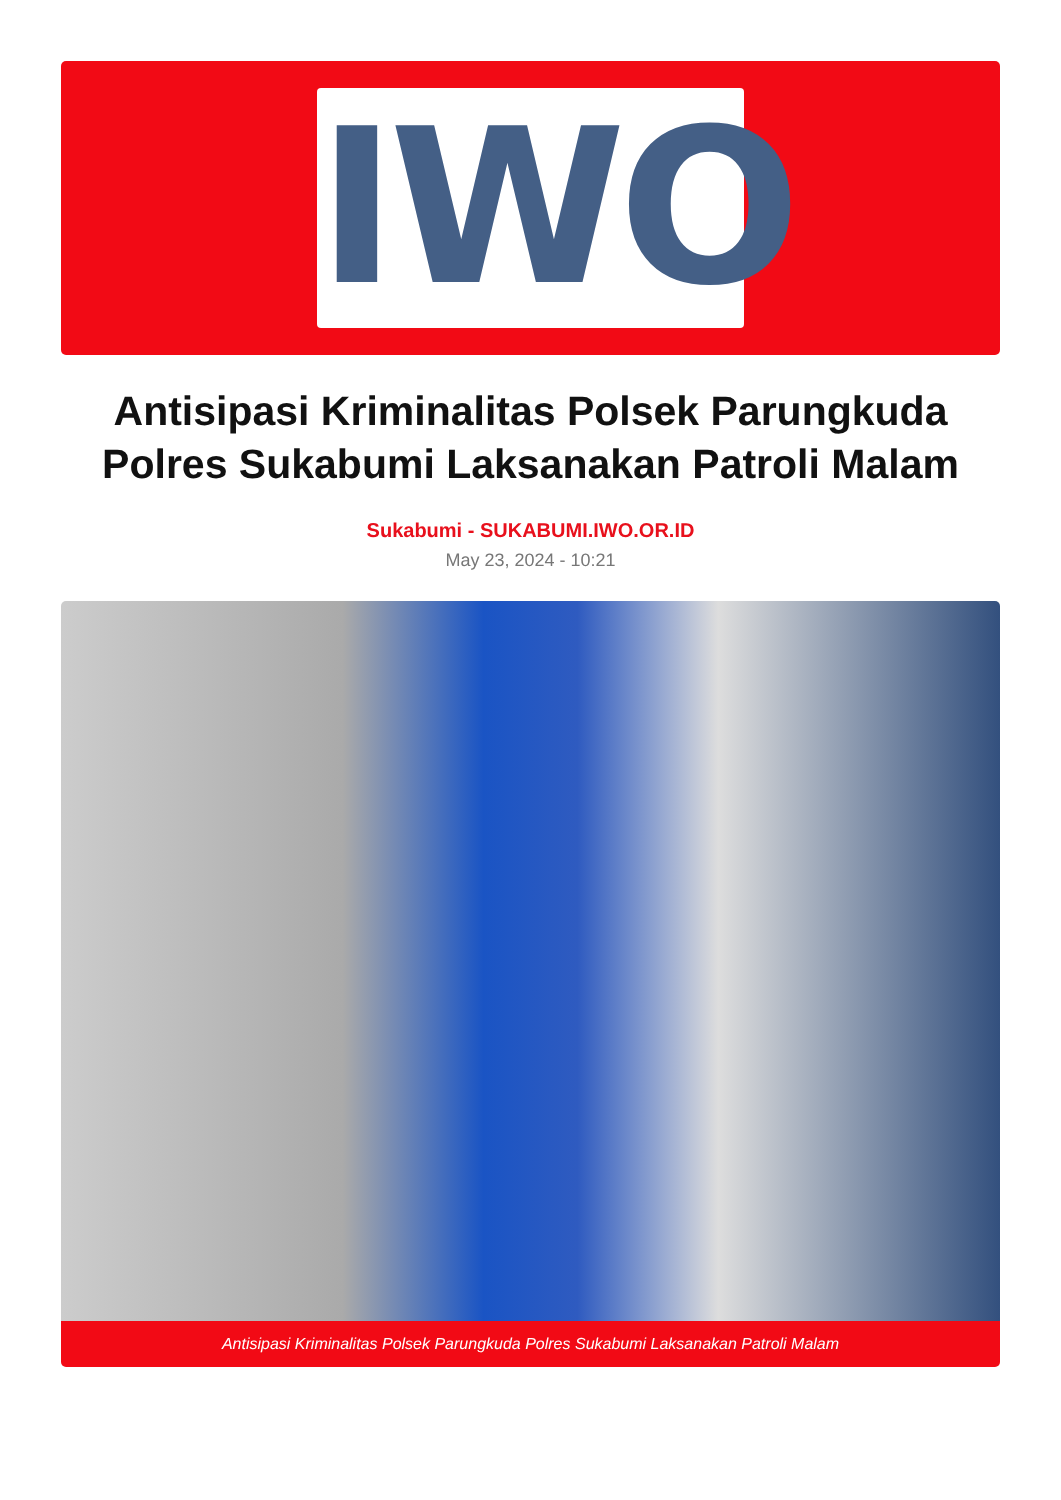IWO
Antisipasi Kriminalitas Polsek Parungkuda Polres Sukabumi Laksanakan Patroli Malam
Sukabumi - SUKABUMI.IWO.OR.ID
May 23, 2024 - 10:21
Antisipasi Kriminalitas Polsek Parungkuda Polres Sukabumi Laksanakan Patroli Malam